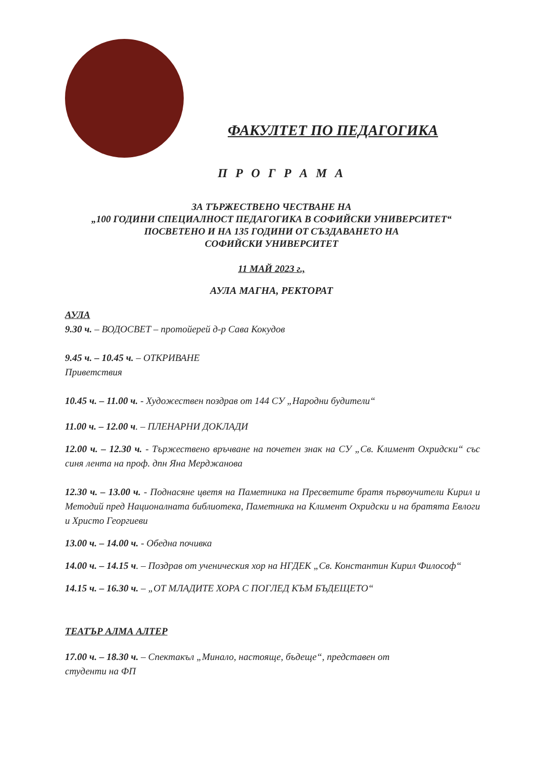ФАКУЛТЕТ ПО ПЕДАГОГИКА
П Р О Г Р А М А
ЗА ТЪРЖЕСТВЕНО ЧЕСТВАНЕ НА
„100 ГОДИНИ СПЕЦИАЛНОСТ ПЕДАГОГИКА В СОФИЙСКИ УНИВЕРСИТЕТ“
ПОСВЕТЕНО И НА 135 ГОДИНИ ОТ СЪЗДАВАНЕТО НА
СОФИЙСКИ УНИВЕРСИТЕТ
11 МАЙ 2023 г.,
АУЛА МАГНА, РЕКТОРАТ
АУЛА
9.30 ч. – ВОДОСВЕТ – протойерей д-р Сава Кокудов
9.45 ч. – 10.45 ч. – ОТКРИВАНЕ
Приветствия
10.45 ч. – 11.00 ч. - Художествен поздрав от 144 СУ „Народни будители“
11.00 ч. – 12.00 ч. – ПЛЕНАРНИ ДОКЛАДИ
12.00 ч. – 12.30 ч. - Тържествено връчване на почетен знак на СУ „Св. Климент Охридски“ със синя лента на проф. дпн Яна Мерджанова
12.30 ч. – 13.00 ч. - Поднасяне цветя на Паметника на Пресветите братя първоучители Кирил и Методий пред Националната библиотека, Паметника на Климент Охридски и на братята Евлоги и Христо Георгиеви
13.00 ч. – 14.00 ч. - Обедна почивка
14.00 ч. – 14.15 ч. – Поздрав от ученическия хор на НГДЕК „Св. Константин Кирил Философ“
14.15 ч. – 16.30 ч. – „ОТ МЛАДИТЕ ХОРА С ПОГЛЕД КЪМ БЪДЕЩЕТО“
ТЕАТЪР АЛМА АЛТЕР
17.00 ч. – 18.30 ч. – Спектакъл „Минало, настояще, бъдеще“, представен от
студенти на ФП